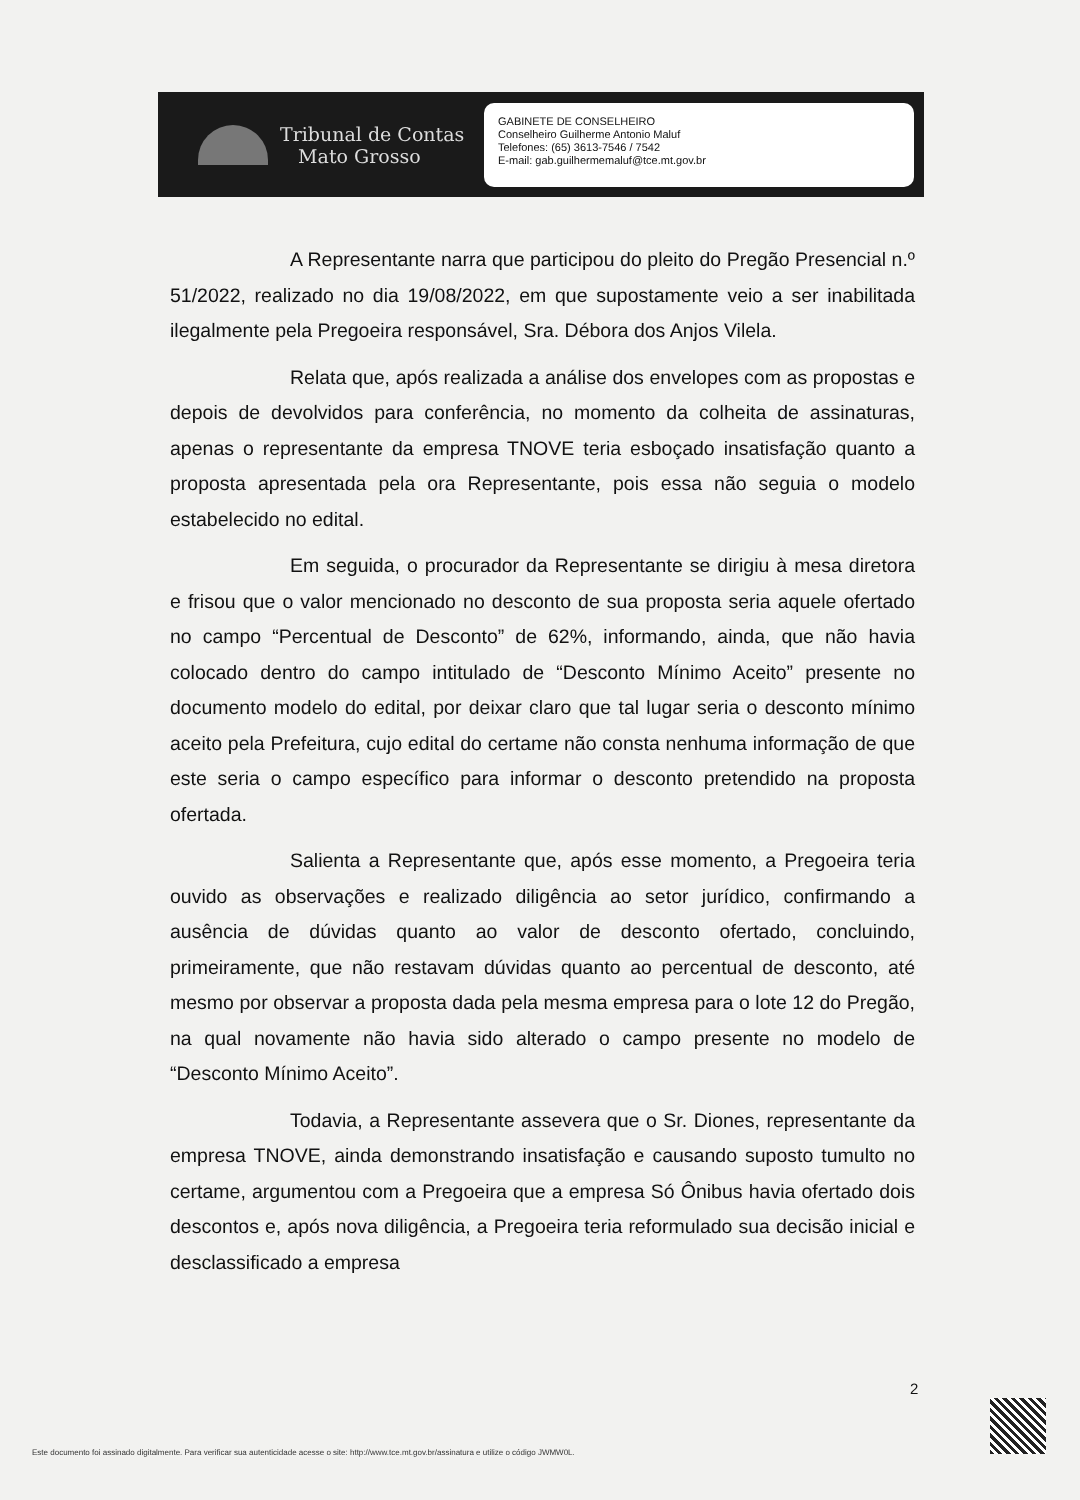Tribunal de Contas
Mato Grosso
GABINETE DE CONSELHEIRO
Conselheiro Guilherme Antonio Maluf
Telefones: (65) 3613-7546 / 7542
E-mail: gab.guilhermemaluf@tce.mt.gov.br
A Representante narra que participou do pleito do Pregão Presencial n.º 51/2022, realizado no dia 19/08/2022, em que supostamente veio a ser inabilitada ilegalmente pela Pregoeira responsável, Sra. Débora dos Anjos Vilela.
Relata que, após realizada a análise dos envelopes com as propostas e depois de devolvidos para conferência, no momento da colheita de assinaturas, apenas o representante da empresa TNOVE teria esboçado insatisfação quanto a proposta apresentada pela ora Representante, pois essa não seguia o modelo estabelecido no edital.
Em seguida, o procurador da Representante se dirigiu à mesa diretora e frisou que o valor mencionado no desconto de sua proposta seria aquele ofertado no campo “Percentual de Desconto” de 62%, informando, ainda, que não havia colocado dentro do campo intitulado de “Desconto Mínimo Aceito” presente no documento modelo do edital, por deixar claro que tal lugar seria o desconto mínimo aceito pela Prefeitura, cujo edital do certame não consta nenhuma informação de que este seria o campo específico para informar o desconto pretendido na proposta ofertada.
Salienta a Representante que, após esse momento, a Pregoeira teria ouvido as observações e realizado diligência ao setor jurídico, confirmando a ausência de dúvidas quanto ao valor de desconto ofertado, concluindo, primeiramente, que não restavam dúvidas quanto ao percentual de desconto, até mesmo por observar a proposta dada pela mesma empresa para o lote 12 do Pregão, na qual novamente não havia sido alterado o campo presente no modelo de “Desconto Mínimo Aceito”.
Todavia, a Representante assevera que o Sr. Diones, representante da empresa TNOVE, ainda demonstrando insatisfação e causando suposto tumulto no certame, argumentou com a Pregoeira que a empresa Só Ônibus havia ofertado dois descontos e, após nova diligência, a Pregoeira teria reformulado sua decisão inicial e desclassificado a empresa
2
Este documento foi assinado digitalmente. Para verificar sua autenticidade acesse o site: http://www.tce.mt.gov.br/assinatura e utilize o código JWMW0L.